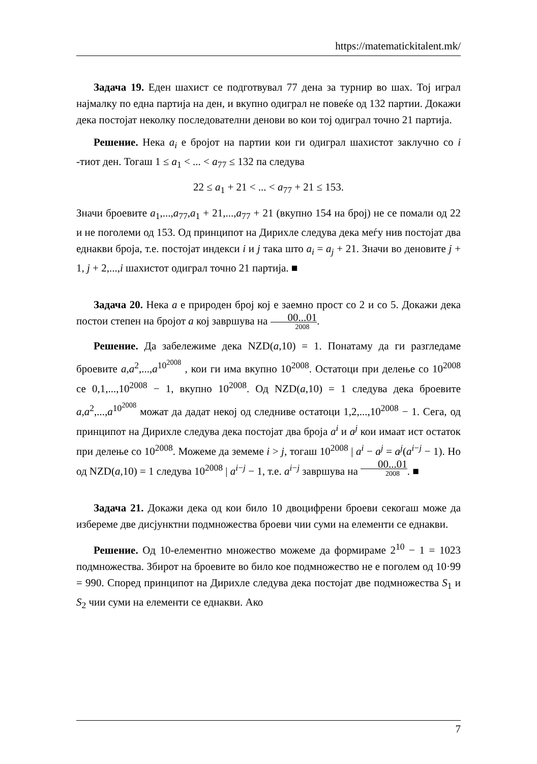https://matematickitalent.mk/
Задача 19. Еден шахист се подготвувал 77 дена за турнир во шах. Тој играл најмалку по една партија на ден, и вкупно одиграл не повеќе од 132 партии. Докажи дека постојат неколку последователни денови во кои тој одиграл точно 21 партија.
Решение. Нека a<sub>i</sub> е бројот на партии кои ги одиграл шахистот заклучно со i -тиот ден. Тогаш 1 ≤ a<sub>1</sub> < ... < a<sub>77</sub> ≤ 132 па следува
22 ≤ a<sub>1</sub> + 21 < ... < a<sub>77</sub> + 21 ≤ 153.
Значи броевите a<sub>1</sub>,...,a<sub>77</sub>,a<sub>1</sub> + 21,...,a<sub>77</sub> + 21 (вкупно 154 на број) не се помали од 22 и не поголеми од 153. Од принципот на Дирихле следува дека меѓу нив постојат два еднакви броја, т.е. постојат индекси i и j така што a<sub>i</sub> = a<sub>j</sub> + 21. Значи во деновите j + 1, j + 2,...,i шахистот одиграл точно 21 партија. ■
Задача 20. Нека a е природен број кој е заемно прост со 2 и со 5. Докажи дека постои степен на бројот a кој завршува на 00...01 2008.
Решение. Да забележиме дека NZD(a,10) = 1. Понатаму да ги разгледаме броевите a,a<sup>2</sup>,...,a<sup>10<sup>2008</sup></sup> , кои ги има вкупно 10<sup>2008</sup>. Остатоци при делење со 10<sup>2008</sup> се 0,1,...,10<sup>2008</sup> − 1, вкупно 10<sup>2008</sup>. Од NZD(a,10) = 1 следува дека броевите a,a<sup>2</sup>,...,a<sup>10<sup>2008</sup></sup> можат да дадат некој од следниве остатоци 1,2,...,10<sup>2008</sup> − 1. Сега, од принципот на Дирихле следува дека постојат два броја a<sup>i</sup> и a<sup>j</sup> кои имаат ист остаток при делење со 10<sup>2008</sup>. Можеме да земеме i > j, тогаш 10<sup>2008</sup> | a<sup>i</sup> − a<sup>j</sup> = a<sup>j</sup>(a<sup>i−j</sup> − 1). Но од NZD(a,10) = 1 следува 10<sup>2008</sup> | a<sup>i−j</sup> − 1, т.е. a<sup>i−j</sup> завршува на 00...01 2008. ■
Задача 21. Докажи дека од кои било 10 двоцифрени броеви секогаш може да избереме две дисјунктни подмножества броеви чии суми на елементи се еднакви.
Решение. Од 10-елементно множество можеме да формираме 2<sup>10</sup> − 1 = 1023 подмножества. Збирот на броевите во било кое подмножество не е поголем од 10·99 = 990. Според принципот на Дирихле следува дека постојат две подмножества S<sub>1</sub> и S<sub>2</sub> чии суми на елементи се еднакви. Ако
7